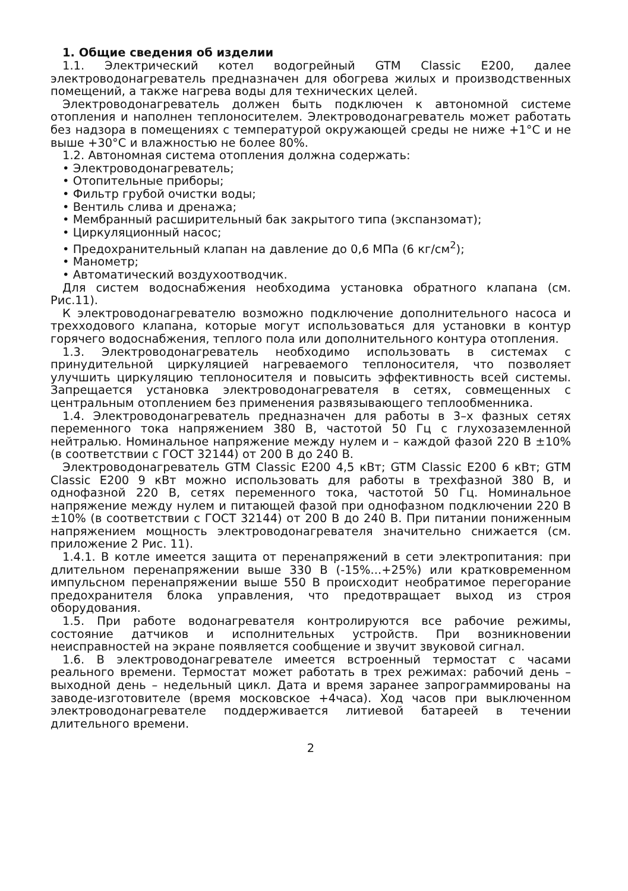1. Общие сведения об изделии
1.1. Электрический котел водогрейный GTM Classic E200, далее электроводонагреватель предназначен для обогрева жилых и производственных помещений, а также нагрева воды для технических целей.
Электроводонагреватель должен быть подключен к автономной системе отопления и наполнен теплоносителем. Электроводонагреватель может работать без надзора в помещениях с температурой окружающей среды не ниже +1°С и не выше +30°С и влажностью не более 80%.
1.2. Автономная система отопления должна содержать:
• Электроводонагреватель;
• Отопительные приборы;
• Фильтр грубой очистки воды;
• Вентиль слива и дренажа;
• Мембранный расширительный бак закрытого типа (экспанзомат);
• Циркуляционный насос;
• Предохранительный клапан на давление до 0,6 МПа (6 кг/см<sup>2</sup>);
• Манометр;
• Автоматический воздухоотводчик.
Для систем водоснабжения необходима установка обратного клапана (см. Рис.11).
К электроводонагревателю возможно подключение дополнительного насоса и трехходового клапана, которые могут использоваться для установки в контур горячего водоснабжения, теплого пола или дополнительного контура отопления.
1.3. Электроводонагреватель необходимо использовать в системах с принудительной циркуляцией нагреваемого теплоносителя, что позволяет улучшить циркуляцию теплоносителя и повысить эффективность всей системы. Запрещается установка электроводонагревателя в сетях, совмещенных с центральным отоплением без применения развязывающего теплообменника.
1.4. Электроводонагреватель предназначен для работы в 3–х фазных сетях переменного тока напряжением 380 В, частотой 50 Гц с глухозаземленной нейтралью. Номинальное напряжение между нулем и – каждой фазой 220 В ±10% (в соответствии с ГОСТ 32144) от 200 В до 240 В.
Электроводонагреватель GTM Classic E200 4,5 кВт; GTM Classic E200 6 кВт; GTM Classic E200 9 кВт можно использовать для работы в трехфазной 380 В, и однофазной 220 В, сетях переменного тока, частотой 50 Гц. Номинальное напряжение между нулем и питающей фазой при однофазном подключении 220 В ±10% (в соответствии с ГОСТ 32144) от 200 В до 240 В. При питании пониженным напряжением мощность электроводонагревателя значительно снижается (см. приложение 2 Рис. 11).
1.4.1. В котле имеется защита от перенапряжений в сети электропитания: при длительном перенапряжении выше 330 В (-15%...+25%) или кратковременном импульсном перенапряжении выше 550 В происходит необратимое перегорание предохранителя блока управления, что предотвращает выход из строя оборудования.
1.5. При работе водонагревателя контролируются все рабочие режимы, состояние датчиков и исполнительных устройств. При возникновении неисправностей на экране появляется сообщение и звучит звуковой сигнал.
1.6. В электроводонагревателе имеется встроенный термостат с часами реального времени. Термостат может работать в трех режимах: рабочий день – выходной день – недельный цикл. Дата и время заранее запрограммированы на заводе-изготовителе (время московское +4часа). Ход часов при выключенном электроводонагревателе поддерживается литиевой батареей в течении длительного времени.
2